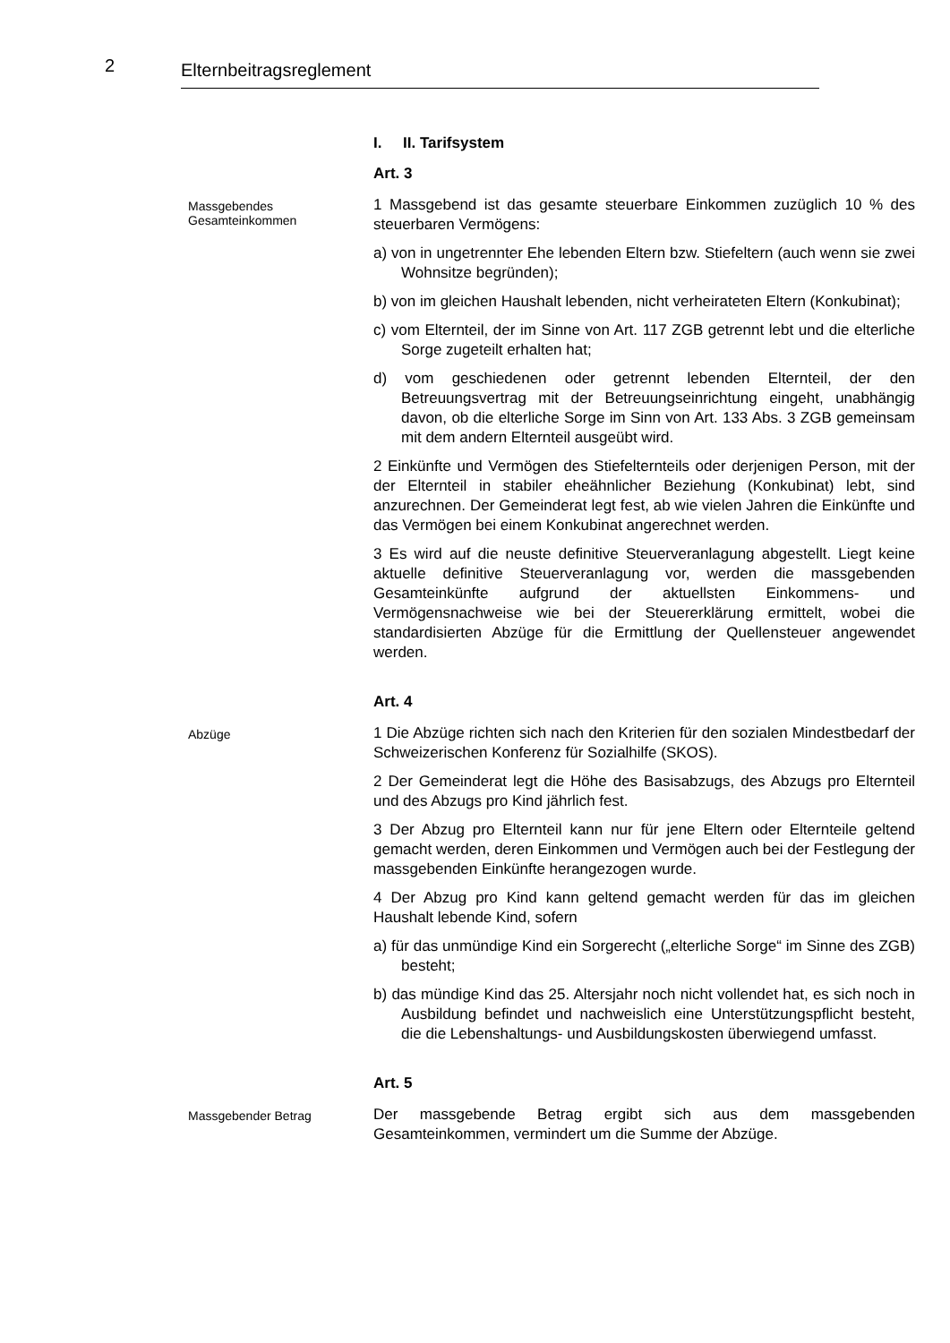2 Elternbeitragsreglement
I. II. Tarifsystem
Art. 3
Massgebendes
Gesamteinkommen
1 Massgebend ist das gesamte steuerbare Einkommen zuzüglich 10 % des steuerbaren Vermögens:
a) von in ungetrennter Ehe lebenden Eltern bzw. Stiefeltern (auch wenn sie zwei Wohnsitze begründen);
b) von im gleichen Haushalt lebenden, nicht verheirateten Eltern (Konkubinat);
c) vom Elternteil, der im Sinne von Art. 117 ZGB getrennt lebt und die elterliche Sorge zugeteilt erhalten hat;
d) vom geschiedenen oder getrennt lebenden Elternteil, der den Betreuungsvertrag mit der Betreuungseinrichtung eingeht, unabhängig davon, ob die elterliche Sorge im Sinn von Art. 133 Abs. 3 ZGB gemeinsam mit dem andern Elternteil ausgeübt wird.
2 Einkünfte und Vermögen des Stiefelternteils oder derjenigen Person, mit der der Elternteil in stabiler eheähnlicher Beziehung (Konkubinat) lebt, sind anzurechnen. Der Gemeinderat legt fest, ab wie vielen Jahren die Einkünfte und das Vermögen bei einem Konkubinat angerechnet werden.
3 Es wird auf die neuste definitive Steuerveranlagung abgestellt. Liegt keine aktuelle definitive Steuerveranlagung vor, werden die massgebenden Gesamteinkünfte aufgrund der aktuellsten Einkommens- und Vermögensnachweise wie bei der Steuererklärung ermittelt, wobei die standardisierten Abzüge für die Ermittlung der Quellensteuer angewendet werden.
Art. 4
Abzüge
1 Die Abzüge richten sich nach den Kriterien für den sozialen Mindestbedarf der Schweizerischen Konferenz für Sozialhilfe (SKOS).
2 Der Gemeinderat legt die Höhe des Basisabzugs, des Abzugs pro Elternteil und des Abzugs pro Kind jährlich fest.
3 Der Abzug pro Elternteil kann nur für jene Eltern oder Elternteile geltend gemacht werden, deren Einkommen und Vermögen auch bei der Festlegung der massgebenden Einkünfte herangezogen wurde.
4 Der Abzug pro Kind kann geltend gemacht werden für das im gleichen Haushalt lebende Kind, sofern
a) für das unmündige Kind ein Sorgerecht („elterliche Sorge“ im Sinne des ZGB) besteht;
b) das mündige Kind das 25. Altersjahr noch nicht vollendet hat, es sich noch in Ausbildung befindet und nachweislich eine Unterstützungspflicht besteht, die die Lebenshaltungs- und Ausbildungskosten überwiegend umfasst.
Art. 5
Massgebender Betrag
Der massgebende Betrag ergibt sich aus dem massgebenden Gesamteinkommen, vermindert um die Summe der Abzüge.